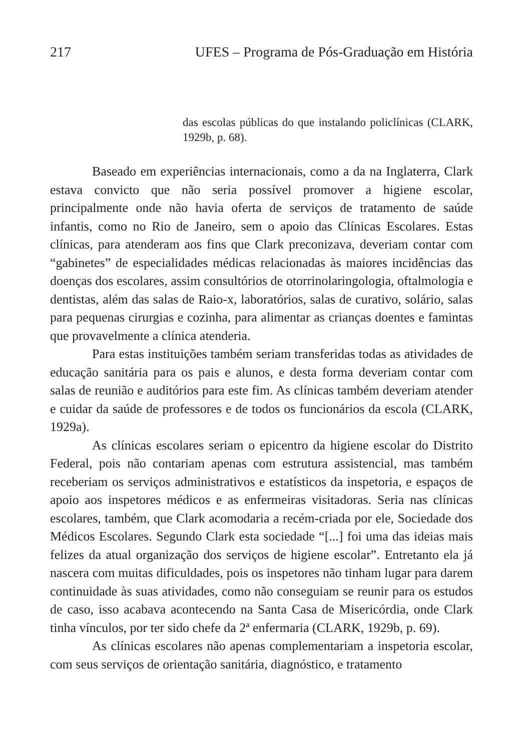217 UFES – Programa de Pós-Graduação em História
das escolas públicas do que instalando policlínicas (CLARK, 1929b, p. 68).
Baseado em experiências internacionais, como a da na Inglaterra, Clark estava convicto que não seria possível promover a higiene escolar, principalmente onde não havia oferta de serviços de tratamento de saúde infantis, como no Rio de Janeiro, sem o apoio das Clínicas Escolares. Estas clínicas, para atenderam aos fins que Clark preconizava, deveriam contar com “gabinetes” de especialidades médicas relacionadas às maiores incidências das doenças dos escolares, assim consultórios de otorrinolaringologia, oftalmologia e dentistas, além das salas de Raio-x, laboratórios, salas de curativo, solário, salas para pequenas cirurgias e cozinha, para alimentar as crianças doentes e famintas que provavelmente a clínica atenderia.
Para estas instituições também seriam transferidas todas as atividades de educação sanitária para os pais e alunos, e desta forma deveriam contar com salas de reunião e auditórios para este fim. As clínicas também deveriam atender e cuidar da saúde de professores e de todos os funcionários da escola (CLARK, 1929a).
As clínicas escolares seriam o epicentro da higiene escolar do Distrito Federal, pois não contariam apenas com estrutura assistencial, mas também receberiam os serviços administrativos e estatísticos da inspetoria, e espaços de apoio aos inspetores médicos e as enfermeiras visitadoras. Seria nas clínicas escolares, também, que Clark acomodaria a recém-criada por ele, Sociedade dos Médicos Escolares. Segundo Clark esta sociedade “[...] foi uma das ideias mais felizes da atual organização dos serviços de higiene escolar”. Entretanto ela já nascera com muitas dificuldades, pois os inspetores não tinham lugar para darem continuidade às suas atividades, como não conseguiam se reunir para os estudos de caso, isso acabava acontecendo na Santa Casa de Misericórdia, onde Clark tinha vínculos, por ter sido chefe da 2ª enfermaria (CLARK, 1929b, p. 69).
As clínicas escolares não apenas complementariam a inspetoria escolar, com seus serviços de orientação sanitária, diagnóstico, e tratamento